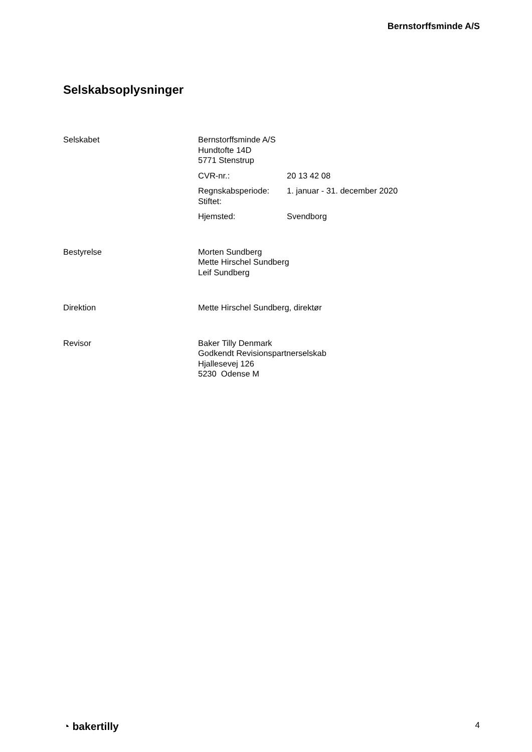Bernstorffsminde A/S
Selskabsoplysninger
Selskabet Bernstorffsminde A/S
Hundtofte 14D
5771 Stenstrup
CVR-nr.: 20 13 42 08
Regnskabsperiode:
Stiftet:
1. januar - 31. december 2020
Hjemsted: Svendborg
Bestyrelse Morten Sundberg
Mette Hirschel Sundberg
Leif Sundberg
Direktion Mette Hirschel Sundberg, direktør
Revisor Baker Tilly Denmark
Godkendt Revisionspartnerselskab
Hjallesevej 126
5230 Odense M
◔ bakertilly 4